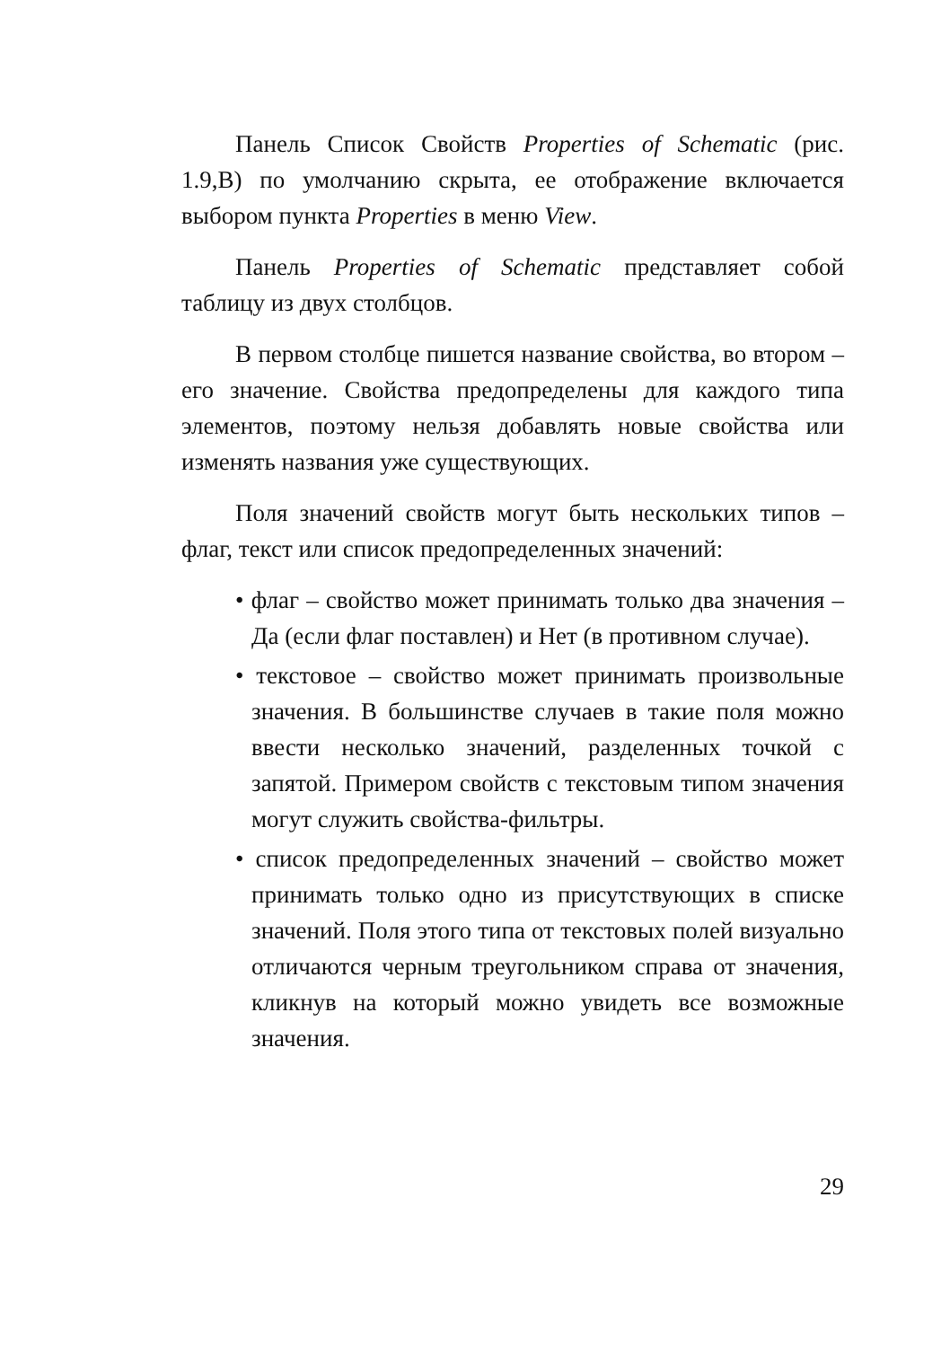Панель Список Свойств Properties of Schematic (рис. 1.9,В) по умолчанию скрыта, ее отображение включается выбором пункта Properties в меню View.
Панель Properties of Schematic представляет собой таблицу из двух столбцов.
В первом столбце пишется название свойства, во втором – его значение. Свойства предопределены для каждого типа элементов, поэтому нельзя добавлять новые свойства или изменять названия уже существующих.
Поля значений свойств могут быть нескольких типов – флаг, текст или список предопределенных значений:
• флаг – свойство может принимать только два значения – Да (если флаг поставлен) и Нет (в противном случае).
• текстовое – свойство может принимать произвольные значения. В большинстве случаев в такие поля можно ввести несколько значений, разделенных точкой с запятой. Примером свойств с текстовым типом значения могут служить свойства-фильтры.
• список предопределенных значений – свойство может принимать только одно из присутствующих в списке значений. Поля этого типа от текстовых полей визуально отличаются черным треугольником справа от значения, кликнув на который можно увидеть все возможные значения.
29